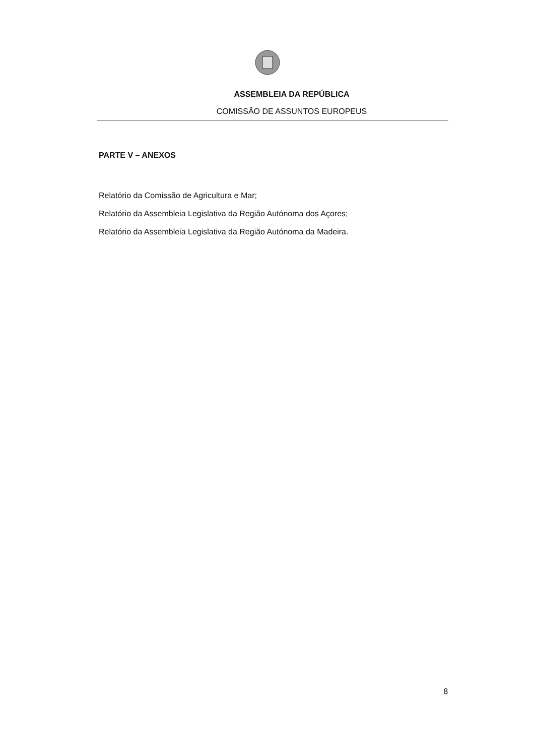ASSEMBLEIA DA REPÚBLICA
COMISSÃO DE ASSUNTOS EUROPEUS
PARTE V – ANEXOS
Relatório da Comissão de Agricultura e Mar;
Relatório da Assembleia Legislativa da Região Autónoma dos Açores;
Relatório da Assembleia Legislativa da Região Autónoma da Madeira.
8